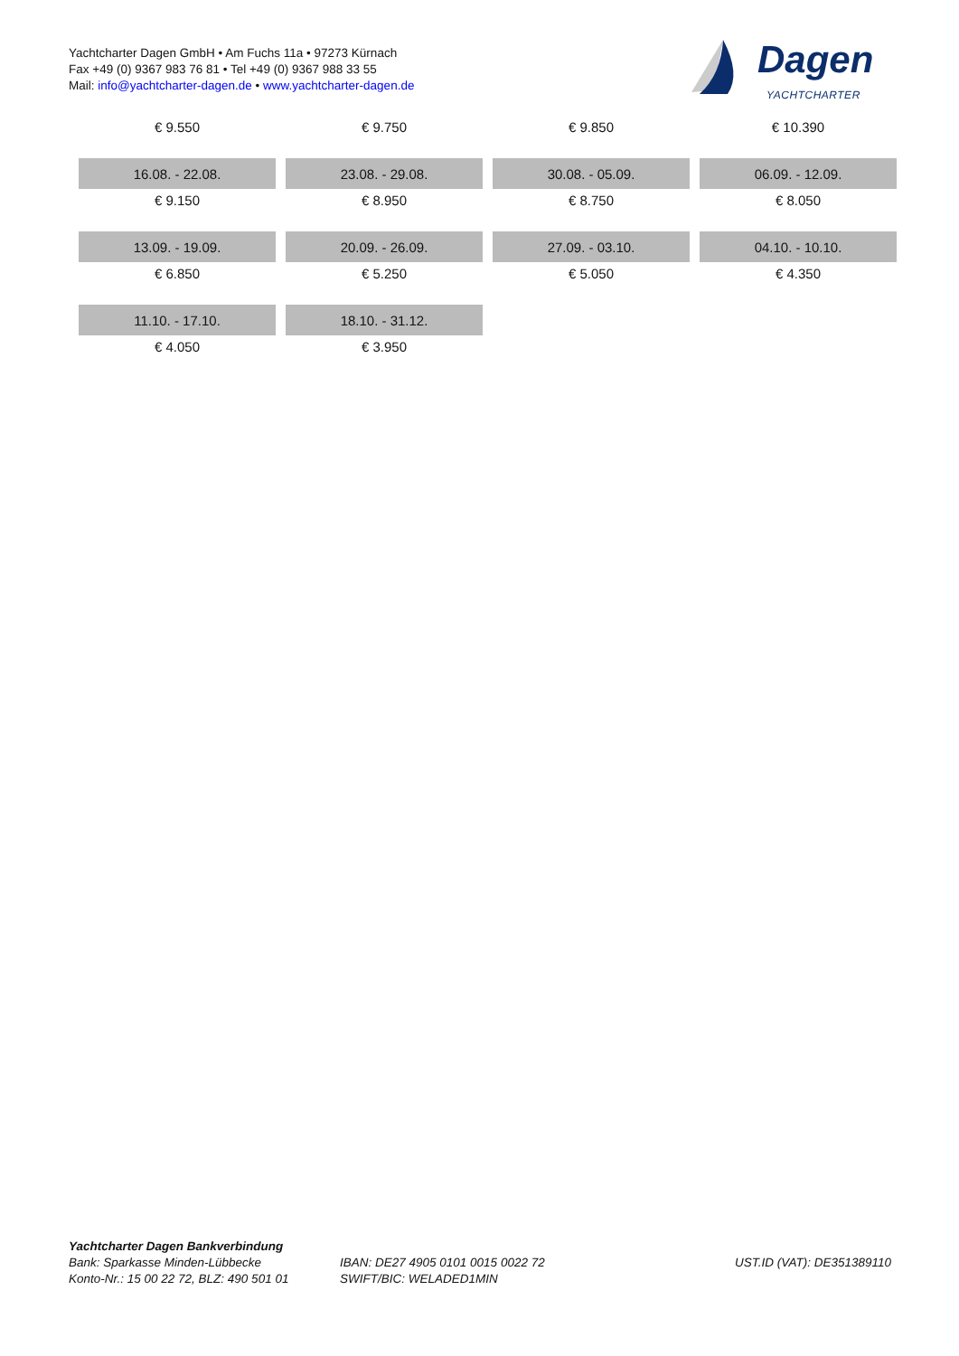Yachtcharter Dagen GmbH • Am Fuchs 11a • 97273 Kürnach
Fax +49 (0) 9367 983 76 81 • Tel +49 (0) 9367 988 33 55
Mail: info@yachtcharter-dagen.de • www.yachtcharter-dagen.de
Dagen
YACHTCHARTER
| € 9.550 | € 9.750 | € 9.850 | € 10.390 |
| 16.08. - 22.08. | 23.08. - 29.08. | 30.08. - 05.09. | 06.09. - 12.09. |
| € 9.150 | € 8.950 | € 8.750 | € 8.050 |
| 13.09. - 19.09. | 20.09. - 26.09. | 27.09. - 03.10. | 04.10. - 10.10. |
| € 6.850 | € 5.250 | € 5.050 | € 4.350 |
| 11.10. - 17.10. | 18.10. - 31.12. | | |
| € 4.050 | € 3.950 | | |
Yachtcharter Dagen Bankverbindung
Bank: Sparkasse Minden-Lübbecke
Konto-Nr.: 15 00 22 72, BLZ: 490 501 01
IBAN: DE27 4905 0101 0015 0022 72
SWIFT/BIC: WELADED1MIN
UST.ID (VAT): DE351389110